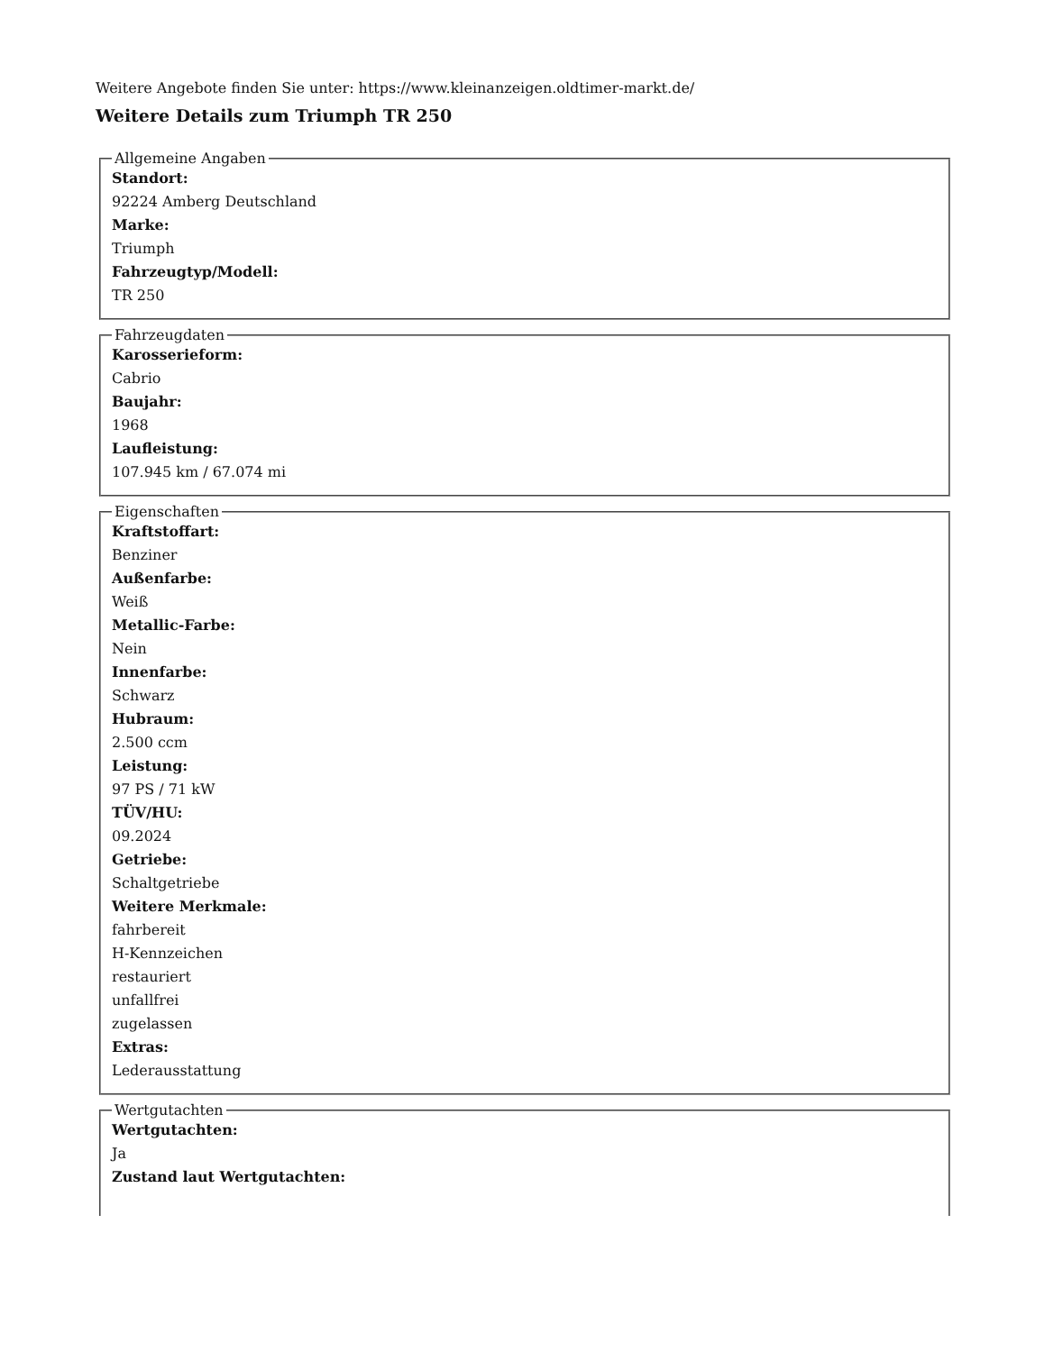Weitere Angebote finden Sie unter: https://www.kleinanzeigen.oldtimer-markt.de/
Weitere Details zum Triumph TR 250
Allgemeine Angaben
Standort:
92224 Amberg Deutschland
Marke:
Triumph
Fahrzeugtyp/Modell:
TR 250
Fahrzeugdaten
Karosserieform:
Cabrio
Baujahr:
1968
Laufleistung:
107.945 km / 67.074 mi
Eigenschaften
Kraftstoffart:
Benziner
Außenfarbe:
Weiß
Metallic-Farbe:
Nein
Innenfarbe:
Schwarz
Hubraum:
2.500 ccm
Leistung:
97 PS / 71 kW
TÜV/HU:
09.2024
Getriebe:
Schaltgetriebe
Weitere Merkmale:
fahrbereit
H-Kennzeichen
restauriert
unfallfrei
zugelassen
Extras:
Lederausstattung
Wertgutachten
Wertgutachten:
Ja
Zustand laut Wertgutachten: